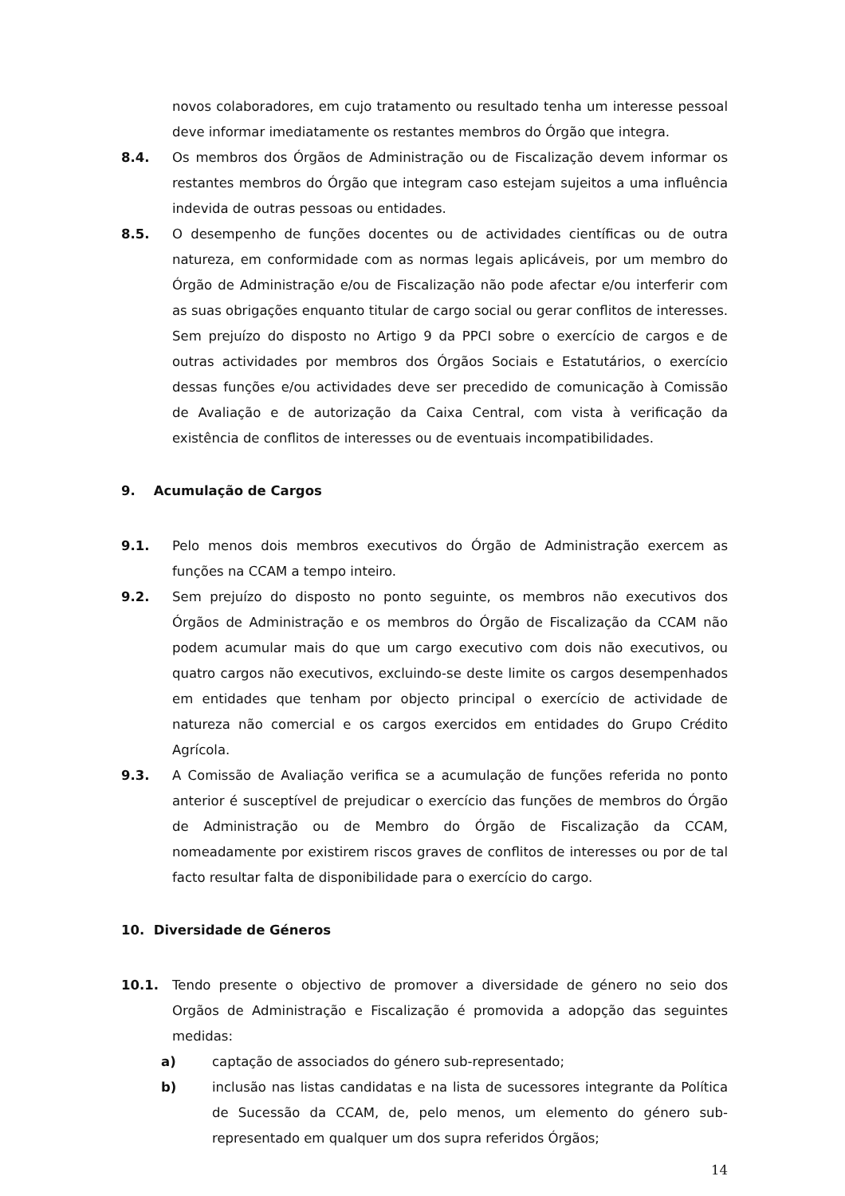novos colaboradores, em cujo tratamento ou resultado tenha um interesse pessoal deve informar imediatamente os restantes membros do Órgão que integra.
8.4. Os membros dos Órgãos de Administração ou de Fiscalização devem informar os restantes membros do Órgão que integram caso estejam sujeitos a uma influência indevida de outras pessoas ou entidades.
8.5. O desempenho de funções docentes ou de actividades científicas ou de outra natureza, em conformidade com as normas legais aplicáveis, por um membro do Órgão de Administração e/ou de Fiscalização não pode afectar e/ou interferir com as suas obrigações enquanto titular de cargo social ou gerar conflitos de interesses. Sem prejuízo do disposto no Artigo 9 da PPCI sobre o exercício de cargos e de outras actividades por membros dos Órgãos Sociais e Estatutários, o exercício dessas funções e/ou actividades deve ser precedido de comunicação à Comissão de Avaliação e de autorização da Caixa Central, com vista à verificação da existência de conflitos de interesses ou de eventuais incompatibilidades.
9. Acumulação de Cargos
9.1. Pelo menos dois membros executivos do Órgão de Administração exercem as funções na CCAM a tempo inteiro.
9.2. Sem prejuízo do disposto no ponto seguinte, os membros não executivos dos Órgãos de Administração e os membros do Órgão de Fiscalização da CCAM não podem acumular mais do que um cargo executivo com dois não executivos, ou quatro cargos não executivos, excluindo-se deste limite os cargos desempenhados em entidades que tenham por objecto principal o exercício de actividade de natureza não comercial e os cargos exercidos em entidades do Grupo Crédito Agrícola.
9.3. A Comissão de Avaliação verifica se a acumulação de funções referida no ponto anterior é susceptível de prejudicar o exercício das funções de membros do Órgão de Administração ou de Membro do Órgão de Fiscalização da CCAM, nomeadamente por existirem riscos graves de conflitos de interesses ou por de tal facto resultar falta de disponibilidade para o exercício do cargo.
10. Diversidade de Géneros
10.1. Tendo presente o objectivo de promover a diversidade de género no seio dos Orgãos de Administração e Fiscalização é promovida a adopção das seguintes medidas:
a) captação de associados do género sub-representado;
b) inclusão nas listas candidatas e na lista de sucessores integrante da Política de Sucessão da CCAM, de, pelo menos, um elemento do género sub-representado em qualquer um dos supra referidos Órgãos;
14